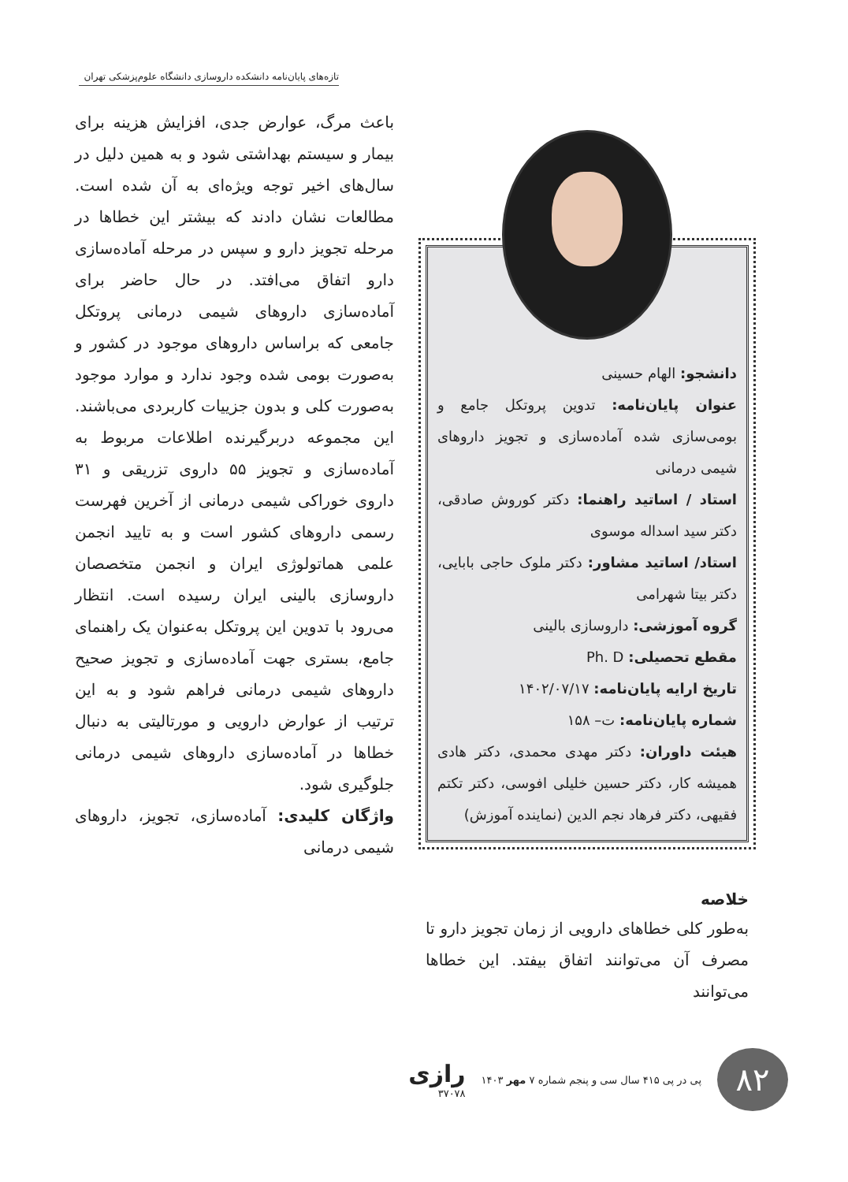تازه‌های پایان‌نامه دانشکده داروسازی دانشگاه علوم‌پزشکی تهران
دانشجو: الهام حسینی
عنوان پایان‌نامه: تدوین پروتکل جامع و بومی‌سازی شده آماده‌سازی و تجویز داروهای شیمی درمانی
استاد / اساتید راهنما: دکتر کوروش صادقی، دکتر سید اسداله موسوی
استاد/ اساتید مشاور: دکتر ملوک حاجی بابایی، دکتر بیتا شهرامی
گروه آموزشی: داروسازی بالینی
مقطع تحصیلی: Ph. D
تاریخ ارایه پایان‌نامه: ۱۴۰۲/۰۷/۱۷
شماره پایان‌نامه: ت– ۱۵۸
هیئت داوران: دکتر مهدی محمدی، دکتر هادی همیشه کار، دکتر حسین خلیلی افوسی، دکتر تکتم فقیهی، دکتر فرهاد نجم الدین (نماینده آموزش)
خلاصه
به‌طور کلی خطاهای دارویی از زمان تجویز دارو تا مصرف آن می‌توانند اتفاق بیفتد. این خطاها می‌توانند
باعث مرگ، عوارض جدی، افزایش هزینه برای بیمار و سیستم بهداشتی شود و به همین دلیل در سال‌های اخیر توجه ویژه‌ای به آن شده است. مطالعات نشان دادند که بیشتر این خطاها در مرحله تجویز دارو و سپس در مرحله آماده‌سازی دارو اتفاق می‌افتد. در حال حاضر برای آماده‌سازی داروهای شیمی درمانی پروتکل جامعی که براساس داروهای موجود در کشور و به‌صورت بومی شده وجود ندارد و موارد موجود به‌صورت کلی و بدون جزییات کاربردی می‌باشند. این مجموعه دربرگیرنده اطلاعات مربوط به آماده‌سازی و تجویز ۵۵ داروی تزریقی و ۳۱ داروی خوراکی شیمی درمانی از آخرین فهرست رسمی داروهای کشور است و به تایید انجمن علمی هماتولوژی ایران و انجمن متخصصان داروسازی بالینی ایران رسیده است. انتظار می‌رود با تدوین این پروتکل به‌عنوان یک راهنمای جامع، بستری جهت آماده‌سازی و تجویز صحیح داروهای شیمی درمانی فراهم شود و به این ترتیب از عوارض دارویی و مورتالیتی به دنبال خطاها در آماده‌سازی داروهای شیمی درمانی جلوگیری شود.
واژگان کلیدی: آماده‌سازی، تجویز، داروهای شیمی درمانی
۸۲
پی در پی ۴۱۵ سال سی و پنجم شماره ۷ مهر ۱۴۰۳
رازی
۳۷۰۷۸